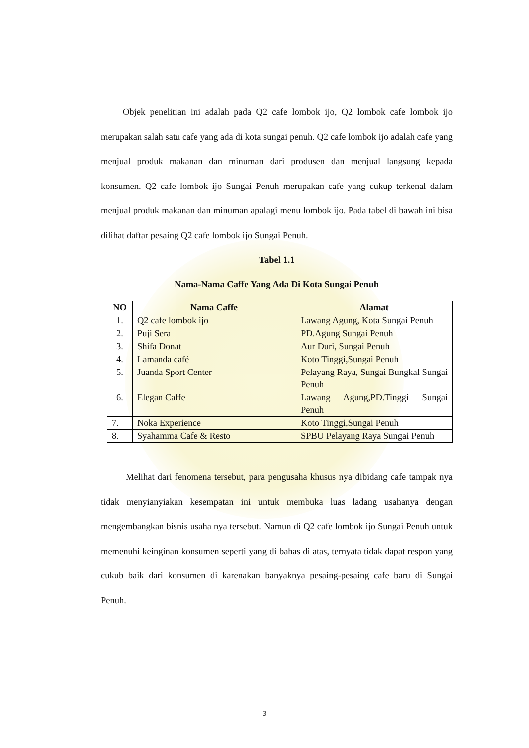Objek penelitian ini adalah pada Q2 cafe lombok ijo, Q2 lombok cafe lombok ijo merupakan salah satu cafe yang ada di kota sungai penuh. Q2 cafe lombok ijo adalah cafe yang menjual produk makanan dan minuman dari produsen dan menjual langsung kepada konsumen. Q2 cafe lombok ijo Sungai Penuh merupakan cafe yang cukup terkenal dalam menjual produk makanan dan minuman apalagi menu lombok ijo. Pada tabel di bawah ini bisa dilihat daftar pesaing Q2 cafe lombok ijo Sungai Penuh.
Tabel 1.1
Nama-Nama Caffe Yang Ada Di Kota Sungai Penuh
| NO | Nama Caffe | Alamat |
| --- | --- | --- |
| 1. | Q2 cafe lombok ijo | Lawang Agung, Kota Sungai Penuh |
| 2. | Puji Sera | PD.Agung Sungai Penuh |
| 3. | Shifa Donat | Aur Duri, Sungai Penuh |
| 4. | Lamanda café | Koto Tinggi,Sungai Penuh |
| 5. | Juanda Sport Center | Pelayang Raya, Sungai Bungkal Sungai Penuh |
| 6. | Elegan Caffe | Lawang Agung,PD.Tinggi Sungai Penuh |
| 7. | Noka Experience | Koto Tinggi,Sungai Penuh |
| 8. | Syahamma Cafe & Resto | SPBU Pelayang Raya Sungai Penuh |
Melihat dari fenomena tersebut, para pengusaha khusus nya dibidang cafe tampak nya tidak menyianyiakan kesempatan ini untuk membuka luas ladang usahanya dengan mengembangkan bisnis usaha nya tersebut. Namun di Q2 cafe lombok ijo Sungai Penuh untuk memenuhi keinginan konsumen seperti yang di bahas di atas, ternyata tidak dapat respon yang cukub baik dari konsumen di karenakan banyaknya pesaing-pesaing cafe baru di Sungai Penuh.
3